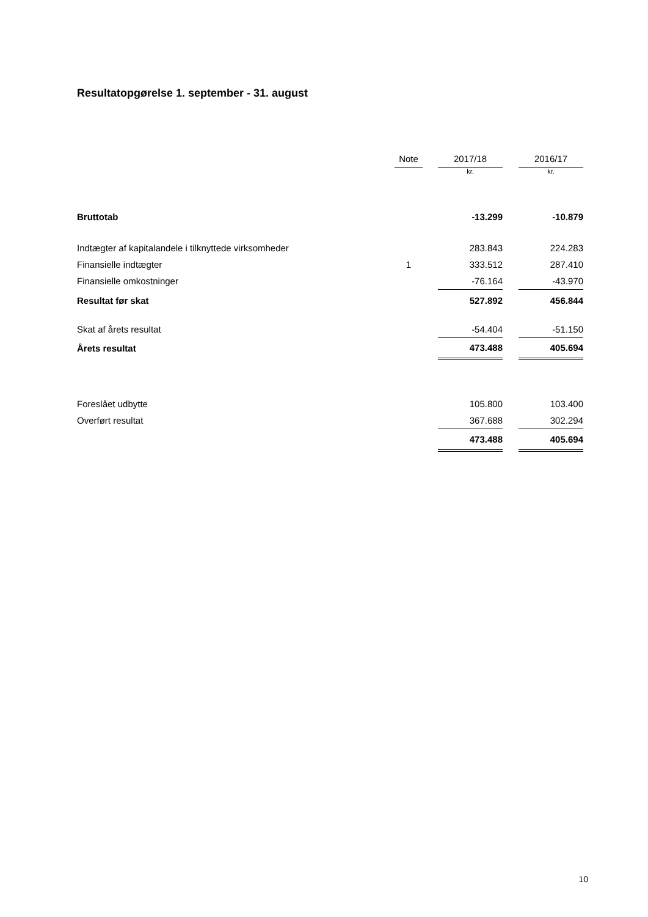Resultatopgørelse 1. september - 31. august
| | Note | | 2017/18 | | 2016/17 |
| --- | --- | --- | --- | --- | --- |
| | | | kr. | | kr. |
| Bruttotab | | | -13.299 | | -10.879 |
| Indtægter af kapitalandele i tilknyttede virksomheder | | | 283.843 | | 224.283 |
| Finansielle indtægter | 1 | | 333.512 | | 287.410 |
| Finansielle omkostninger | | | -76.164 | | -43.970 |
| Resultat før skat | | | 527.892 | | 456.844 |
| Skat af årets resultat | | | -54.404 | | -51.150 |
| Årets resultat | | | 473.488 | | 405.694 |
| Foreslået udbytte | | | 105.800 | | 103.400 |
| Overført resultat | | | 367.688 | | 302.294 |
| | | | 473.488 | | 405.694 |
10